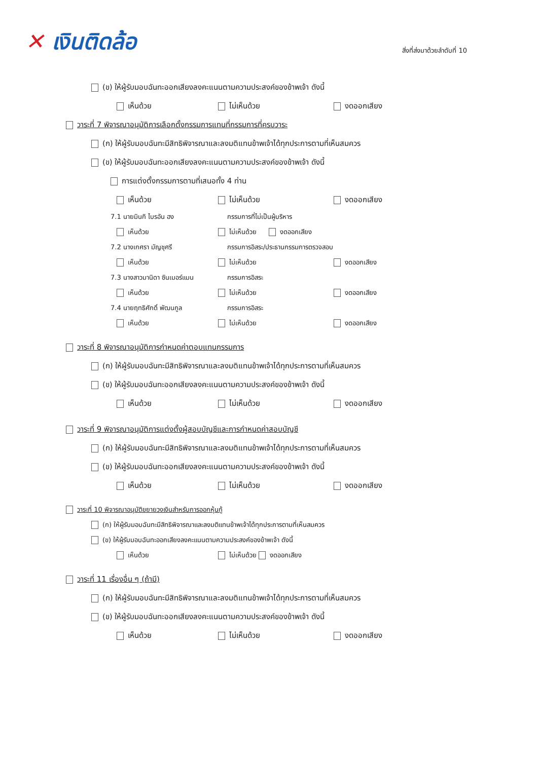✕ เงินติดล้อ
สิ่งที่ส่งมาด้วยลำดับที่ 10
(ข) ให้ผู้รับมอบฉันทะออกเสียงลงคะแนนตามความประสงค์ของข้าพเจ้า ดังนี้
เห็นด้วย ไม่เห็นด้วย งดออกเสียง
วาระที่ 7 พิจารณาอนุมัติการเลือกตั้งกรรมการแทนที่กรรมการที่ครบวาระ
(ก) ให้ผู้รับมอบฉันทะมีสิทธิพิจารณาและลงมติแทนข้าพเจ้าได้ทุกประการตามที่เห็นสมควร
(ข) ให้ผู้รับมอบฉันทะออกเสียงลงคะแนนตามความประสงค์ของข้าพเจ้า ดังนี้
การแต่งตั้งกรรมการตามที่เสนอทั้ง 4 ท่าน
เห็นด้วย ไม่เห็นด้วย งดออกเสียง
7.1 นายมินกิ ไบรอัน ฮง กรรมการที่ไม่เป็นผู้บริหาร
เห็นด้วย ไม่เห็นด้วย งดออกเสียง
7.2 นางเกศรา มัญชุศรี กรรมการอิสระ/ประธานกรรมการตรวจสอบ
เห็นด้วย ไม่เห็นด้วย งดออกเสียง
7.3 นางสาวมานิดา ซินเมอร์แมน กรรมการอิสระ
เห็นด้วย ไม่เห็นด้วย งดออกเสียง
7.4 นายฤทธิศักดิ์ พัฒนกูล กรรมการอิสระ
เห็นด้วย ไม่เห็นด้วย งดออกเสียง
วาระที่ 8 พิจารณาอนุมัติการกำหนดค่าตอบแทนกรรมการ
(ก) ให้ผู้รับมอบฉันทะมีสิทธิพิจารณาและลงมติแทนข้าพเจ้าได้ทุกประการตามที่เห็นสมควร
(ข) ให้ผู้รับมอบฉันทะออกเสียงลงคะแนนตามความประสงค์ของข้าพเจ้า ดังนี้
เห็นด้วย ไม่เห็นด้วย งดออกเสียง
วาระที่ 9 พิจารณาอนุมัติการแต่งตั้งผู้สอบบัญชีและการกำหนดค่าสอบบัญชี
(ก) ให้ผู้รับมอบฉันทะมีสิทธิพิจารณาและลงมติแทนข้าพเจ้าได้ทุกประการตามที่เห็นสมควร
(ข) ให้ผู้รับมอบฉันทะออกเสียงลงคะแนนตามความประสงค์ของข้าพเจ้า ดังนี้
เห็นด้วย ไม่เห็นด้วย งดออกเสียง
วาระที่ 10 พิจารณาอนุมัติขยายวงเงินสำหรับการออกหุ้นกู้
(ก) ให้ผู้รับมอบฉันทะมีสิทธิพิจารณาและลงมติแทนข้าพเจ้าได้ทุกประการตามที่เห็นสมควร
(ข) ให้ผู้รับมอบฉันทะออกเสียงลงคะแนนตามความประสงค์ของข้าพเจ้า ดังนี้
เห็นด้วย ไม่เห็นด้วย งดออกเสียง
วาระที่ 11 เรื่องอื่น ๆ (ถ้ามี)
(ก) ให้ผู้รับมอบฉันทะมีสิทธิพิจารณาและลงมติแทนข้าพเจ้าได้ทุกประการตามที่เห็นสมควร
(ข) ให้ผู้รับมอบฉันทะออกเสียงลงคะแนนตามความประสงค์ของข้าพเจ้า ดังนี้
เห็นด้วย ไม่เห็นด้วย งดออกเสียง